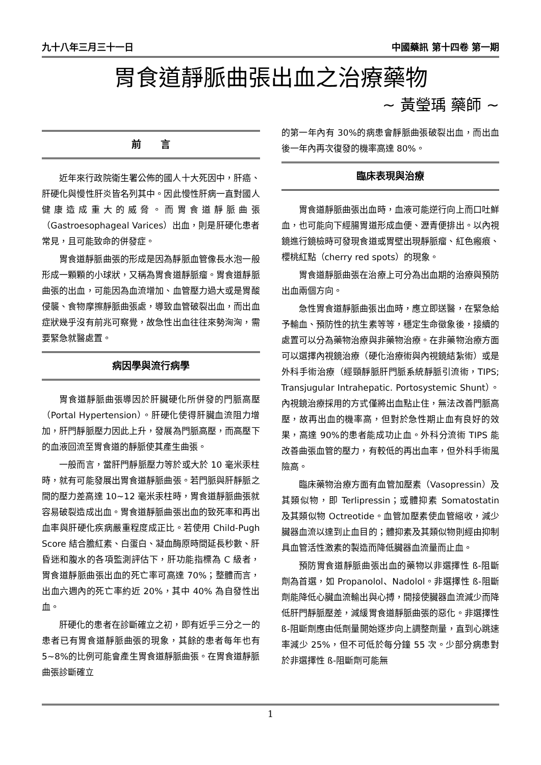九十八年三月三十一日 中國藥訊 第十四卷 第一期
胃食道靜脈曲張出血之治療藥物
~ 黃瑩瑀 藥師 ~
前　　言
近年來行政院衛生署公佈的國人十大死因中，肝癌、肝硬化與慢性肝炎皆名列其中。因此慢性肝病一直對國人健康造成重大的威脅。而胃食道靜脈曲張（Gastroesophageal Varices）出血，則是肝硬化患者常見，且可能致命的併發症。
胃食道靜脈曲張的形成是因為靜脈血管像長水泡一般形成一顆顆的小球狀，又稱為胃食道靜脈瘤。胃食道靜脈曲張的出血，可能因為血流增加、血管壓力過大或是胃酸侵襲、食物摩擦靜脈曲張處，導致血管破裂出血，而出血症狀幾乎沒有前兆可察覺，故急性出血往往來勢洶洶，需要緊急就醫處置。
病因學與流行病學
胃食道靜脈曲張導因於肝臟硬化所併發的門脈高壓（Portal Hypertension）。肝硬化使得肝臟血流阻力增加，肝門靜脈壓力因此上升，發展為門脈高壓，而高壓下的血液回流至胃食道的靜脈使其產生曲張。
一般而言，當肝門靜脈壓力等於或大於 10 毫米汞柱時，就有可能發展出胃食道靜脈曲張。若門脈與肝靜脈之間的壓力差高達 10~12 毫米汞柱時，胃食道靜脈曲張就容易破裂造成出血。胃食道靜脈曲張出血的致死率和再出血率與肝硬化疾病嚴重程度成正比。若使用 Child-Pugh Score 結合膽紅素、白蛋白、凝血酶原時間延長秒數、肝昏迷和腹水的各項監測評估下，肝功能指標為 C 級者，胃食道靜脈曲張出血的死亡率可高達 70%；整體而言，出血六週內的死亡率約近 20%，其中 40% 為自發性出血。
肝硬化的患者在診斷確立之初，即有近乎三分之一的患者已有胃食道靜脈曲張的現象，其餘的患者每年也有 5~8%的比例可能會產生胃食道靜脈曲張。在胃食道靜脈曲張診斷確立
的第一年內有 30%的病患會靜脈曲張破裂出血，而出血後一年內再次復發的機率高達 80%。
臨床表現與治療
胃食道靜脈曲張出血時，血液可能逆行向上而口吐鮮血，也可能向下經腸胃道形成血便、瀝青便排出。以內視鏡進行鏡檢時可發現食道或胃壁出現靜脈瘤、紅色瘢痕、櫻桃紅點（cherry red spots）的現象。
胃食道靜脈曲張在治療上可分為出血期的治療與預防出血兩個方向。
急性胃食道靜脈曲張出血時，應立即送醫，在緊急給予輸血、預防性的抗生素等等，穩定生命徵象後，接續的處置可以分為藥物治療與非藥物治療。在非藥物治療方面可以選擇內視鏡治療（硬化治療術與內視鏡結紮術）或是外科手術治療（經頸靜脈肝門脈系統靜脈引流術，TIPS; Transjugular Intrahepatic. Portosystemic Shunt）。內視鏡治療採用的方式僅將出血點止住，無法改善門脈高壓，故再出血的機率高，但對於急性期止血有良好的效果，高達 90%的患者能成功止血。外科分流術 TIPS 能改善曲張血管的壓力，有較低的再出血率，但外科手術風險高。
臨床藥物治療方面有血管加壓素（Vasopressin）及其類似物，即 Terlipressin；或體抑素 Somatostatin 及其類似物 Octreotide。血管加壓素使血管縮收，減少臟器血流以達到止血目的；體抑素及其類似物則經由抑制具血管活性激素的製造而降低臟器血流量而止血。
預防胃食道靜脈曲張出血的藥物以非選擇性 ß-阻斷劑為首選，如 Propanolol、Nadolol。非選擇性 ß-阻斷劑能降低心臟血流輸出與心搏，間接使臟器血流減少而降低肝門靜脈壓差，減緩胃食道靜脈曲張的惡化。非選擇性 ß-阻斷劑應由低劑量開始逐步向上調整劑量，直到心跳速率減少 25%，但不可低於每分鐘 55 次。少部分病患對於非選擇性 ß-阻斷劑可能無
1